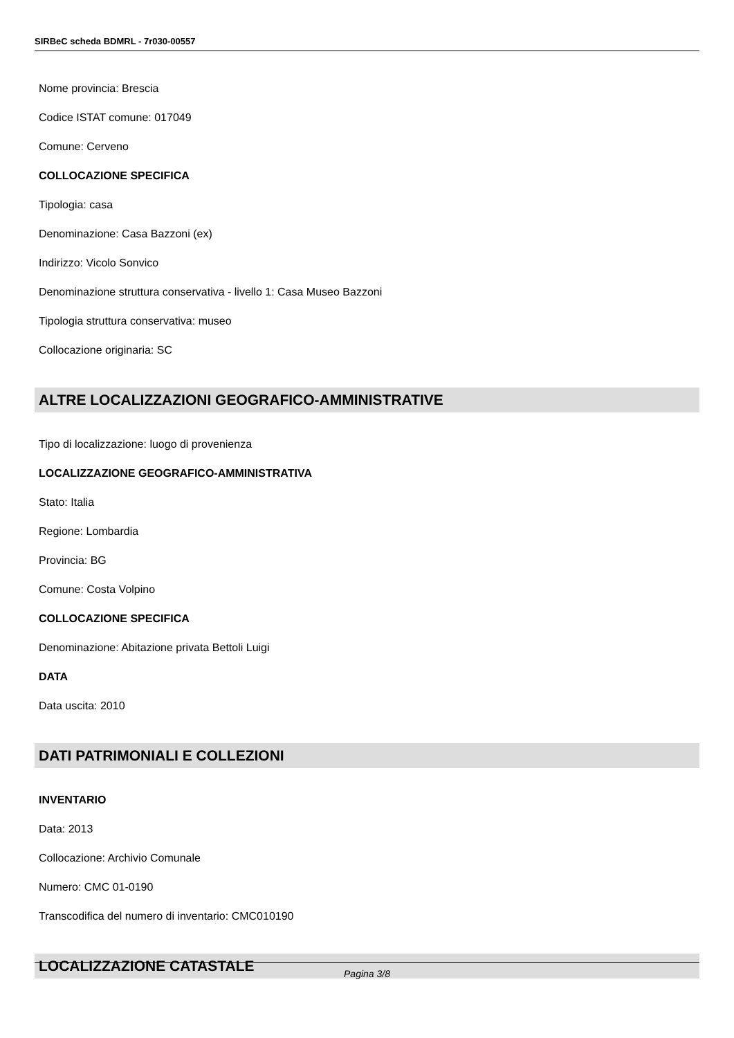SIRBeC scheda BDMRL - 7r030-00557
Nome provincia: Brescia
Codice ISTAT comune: 017049
Comune: Cerveno
COLLOCAZIONE SPECIFICA
Tipologia: casa
Denominazione: Casa Bazzoni (ex)
Indirizzo: Vicolo Sonvico
Denominazione struttura conservativa - livello 1: Casa Museo Bazzoni
Tipologia struttura conservativa: museo
Collocazione originaria: SC
ALTRE LOCALIZZAZIONI GEOGRAFICO-AMMINISTRATIVE
Tipo di localizzazione: luogo di provenienza
LOCALIZZAZIONE GEOGRAFICO-AMMINISTRATIVA
Stato: Italia
Regione: Lombardia
Provincia: BG
Comune: Costa Volpino
COLLOCAZIONE SPECIFICA
Denominazione: Abitazione privata Bettoli Luigi
DATA
Data uscita: 2010
DATI PATRIMONIALI E COLLEZIONI
INVENTARIO
Data: 2013
Collocazione: Archivio Comunale
Numero: CMC 01-0190
Transcodifica del numero di inventario: CMC010190
LOCALIZZAZIONE CATASTALE
Pagina 3/8